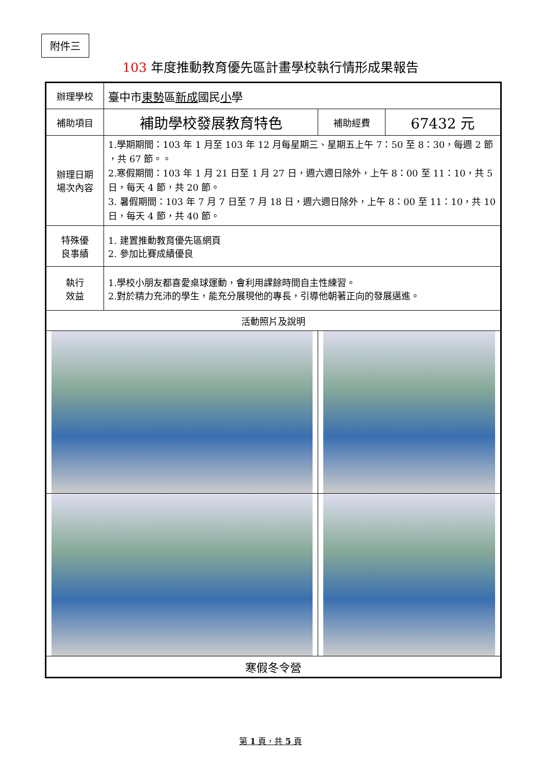附件三
103 年度推動教育優先區計畫學校執行情形成果報告
| 辦理學校 | 臺中市 東勢 區 新成 國民 小 學 | | |
| 補助項目 | 補助學校發展教育特色 | 補助經費 | 67432 元 |
| 辦理日期 場次內容 | 1.學期期間：103 年 1 月至 103 年 12 月每星期三、星期五上午 7：50 至 8：30，每週 2 節 ，共 67 節。。 2.寒假期間：103 年 1 月 21 日至 1 月 27 日，週六週日除外，上午 8：00 至 11：10，共 5 日，每天 4 節，共 20 節。 3. 暑假期間：103 年 7 月 7 日至 7 月 18 日，週六週日除外，上午 8：00 至 11：10，共 10 日，每天 4 節，共 40 節。 | | |
| 特殊優 良事績 | 1. 建置推動教育優先區網頁 2. 參加比賽成績優良 | | |
| 執行 效益 | 1.學校小朋友都喜愛桌球運動，會利用課餘時間自主性練習。 2.對於精力充沛的學生，能充分展現他的專長，引導他朝著正向的發展邁進。 | | |
| 活動照片及說明 | | | |
| 寒假冬令營 | | | |
第 1 頁，共 5 頁